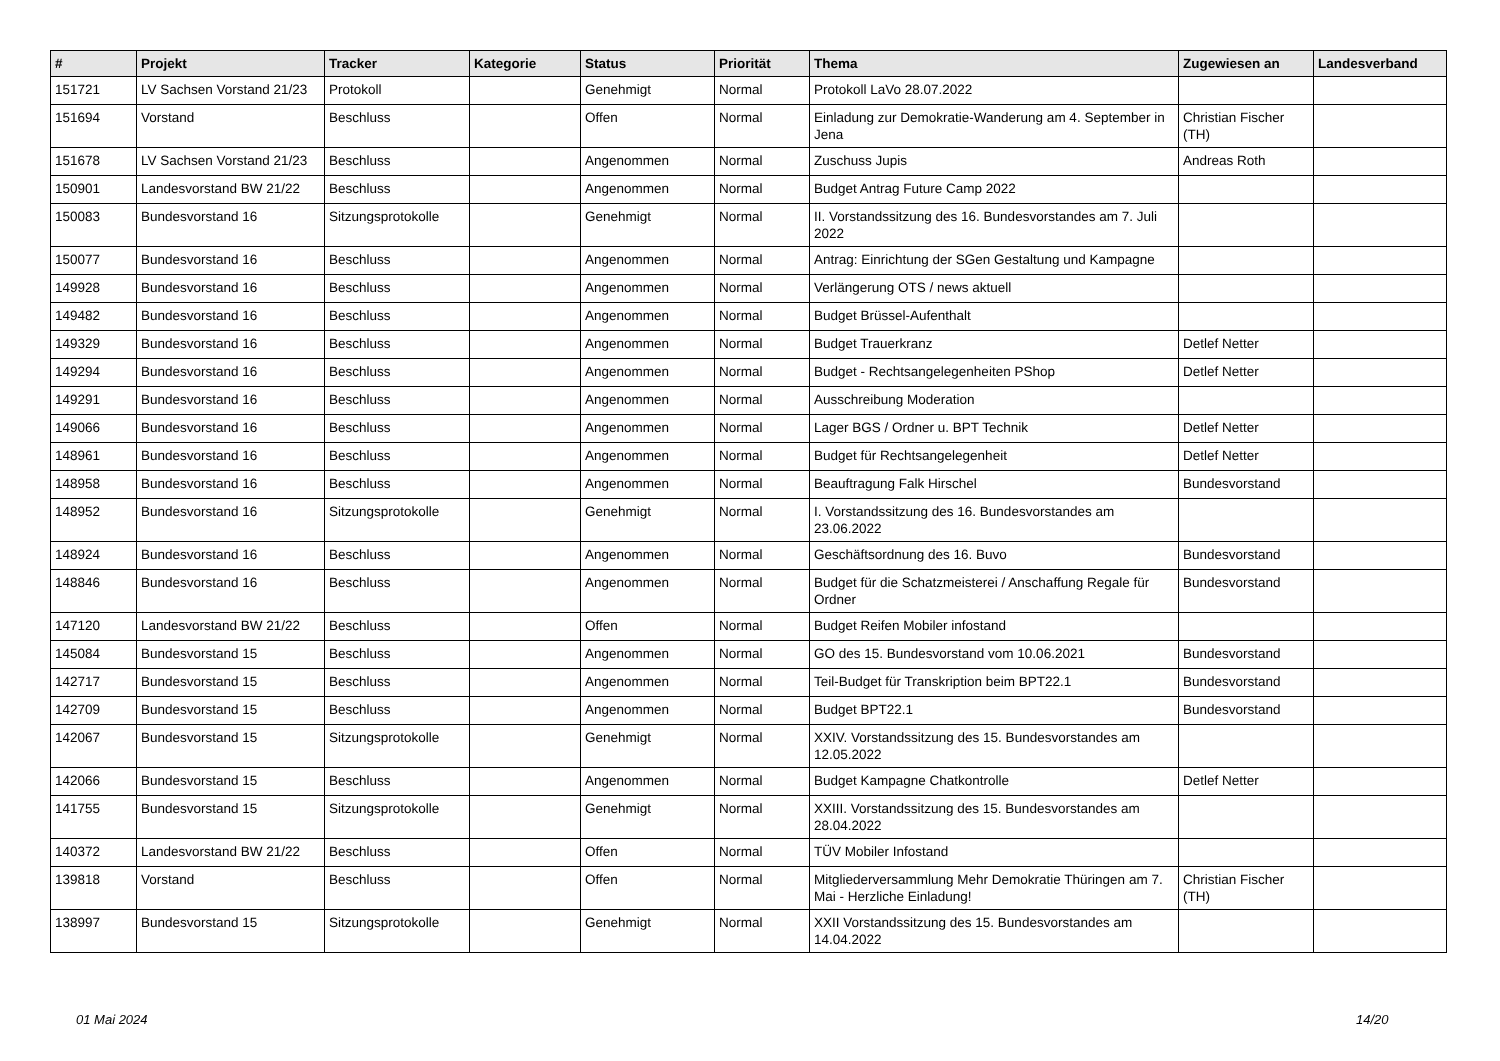| # | Projekt | Tracker | Kategorie | Status | Priorität | Thema | Zugewiesen an | Landesverband |
| --- | --- | --- | --- | --- | --- | --- | --- | --- |
| 151721 | LV Sachsen Vorstand 21/23 | Protokoll | | Genehmigt | Normal | Protokoll LaVo 28.07.2022 | | |
| 151694 | Vorstand | Beschluss | | Offen | Normal | Einladung zur Demokratie-Wanderung am 4. September in Jena | Christian Fischer (TH) | |
| 151678 | LV Sachsen Vorstand 21/23 | Beschluss | | Angenommen | Normal | Zuschuss Jupis | Andreas Roth | |
| 150901 | Landesvorstand BW 21/22 | Beschluss | | Angenommen | Normal | Budget Antrag Future Camp 2022 | | |
| 150083 | Bundesvorstand 16 | Sitzungsprotokolle | | Genehmigt | Normal | II. Vorstandssitzung des 16. Bundesvorstandes am 7. Juli 2022 | | |
| 150077 | Bundesvorstand 16 | Beschluss | | Angenommen | Normal | Antrag: Einrichtung der SGen Gestaltung und Kampagne | | |
| 149928 | Bundesvorstand 16 | Beschluss | | Angenommen | Normal | Verlängerung OTS / news aktuell | | |
| 149482 | Bundesvorstand 16 | Beschluss | | Angenommen | Normal | Budget Brüssel-Aufenthalt | | |
| 149329 | Bundesvorstand 16 | Beschluss | | Angenommen | Normal | Budget Trauerkranz | Detlef Netter | |
| 149294 | Bundesvorstand 16 | Beschluss | | Angenommen | Normal | Budget - Rechtsangelegenheiten PShop | Detlef Netter | |
| 149291 | Bundesvorstand 16 | Beschluss | | Angenommen | Normal | Ausschreibung Moderation | | |
| 149066 | Bundesvorstand 16 | Beschluss | | Angenommen | Normal | Lager BGS / Ordner u. BPT Technik | Detlef Netter | |
| 148961 | Bundesvorstand 16 | Beschluss | | Angenommen | Normal | Budget für Rechtsangelegenheit | Detlef Netter | |
| 148958 | Bundesvorstand 16 | Beschluss | | Angenommen | Normal | Beauftragung Falk Hirschel | Bundesvorstand | |
| 148952 | Bundesvorstand 16 | Sitzungsprotokolle | | Genehmigt | Normal | I. Vorstandssitzung des 16. Bundesvorstandes am 23.06.2022 | | |
| 148924 | Bundesvorstand 16 | Beschluss | | Angenommen | Normal | Geschäftsordnung des 16. Buvo | Bundesvorstand | |
| 148846 | Bundesvorstand 16 | Beschluss | | Angenommen | Normal | Budget für die Schatzmeisterei / Anschaffung Regale für Ordner | Bundesvorstand | |
| 147120 | Landesvorstand BW 21/22 | Beschluss | | Offen | Normal | Budget Reifen Mobiler infostand | | |
| 145084 | Bundesvorstand 15 | Beschluss | | Angenommen | Normal | GO des 15. Bundesvorstand vom 10.06.2021 | Bundesvorstand | |
| 142717 | Bundesvorstand 15 | Beschluss | | Angenommen | Normal | Teil-Budget für Transkription beim BPT22.1 | Bundesvorstand | |
| 142709 | Bundesvorstand 15 | Beschluss | | Angenommen | Normal | Budget BPT22.1 | Bundesvorstand | |
| 142067 | Bundesvorstand 15 | Sitzungsprotokolle | | Genehmigt | Normal | XXIV. Vorstandssitzung des 15. Bundesvorstandes am 12.05.2022 | | |
| 142066 | Bundesvorstand 15 | Beschluss | | Angenommen | Normal | Budget Kampagne Chatkontrolle | Detlef Netter | |
| 141755 | Bundesvorstand 15 | Sitzungsprotokolle | | Genehmigt | Normal | XXIII. Vorstandssitzung des 15. Bundesvorstandes am 28.04.2022 | | |
| 140372 | Landesvorstand BW 21/22 | Beschluss | | Offen | Normal | TÜV Mobiler Infostand | | |
| 139818 | Vorstand | Beschluss | | Offen | Normal | Mitgliederversammlung Mehr Demokratie Thüringen am 7. Mai - Herzliche Einladung! | Christian Fischer (TH) | |
| 138997 | Bundesvorstand 15 | Sitzungsprotokolle | | Genehmigt | Normal | XXII Vorstandssitzung des 15. Bundesvorstandes am 14.04.2022 | | |
01 Mai 2024 14/20